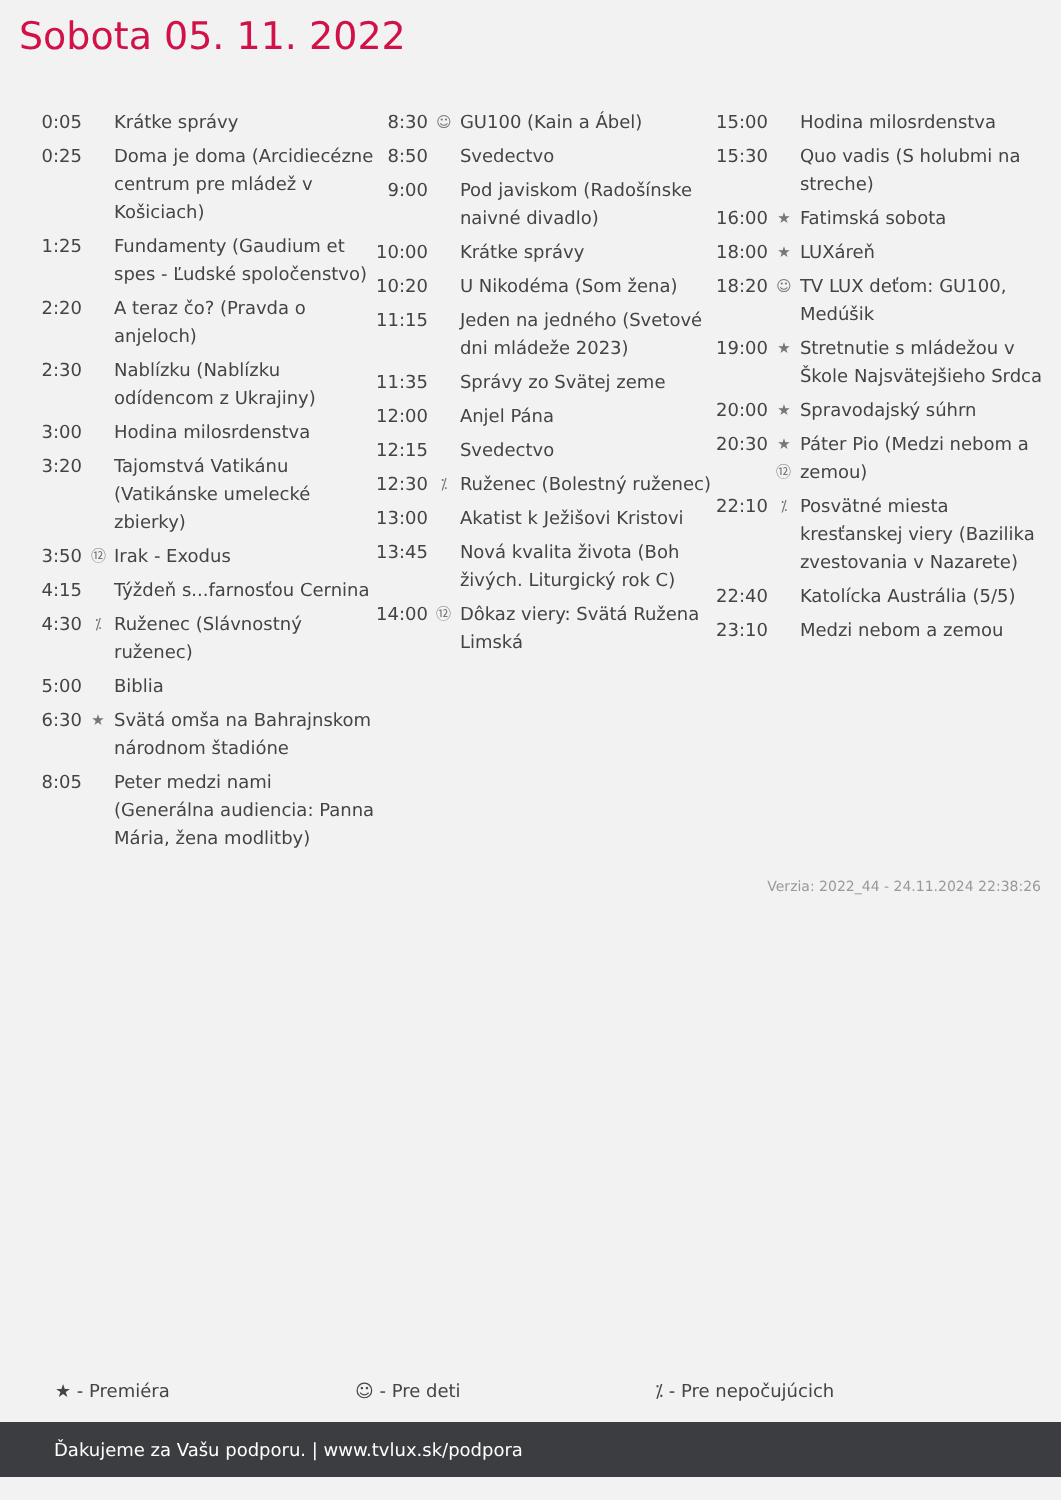Sobota 05. 11. 2022
| 0:05 | | Krátke správy |
| 0:25 | | Doma je doma (Arcidiecézne centrum pre mládež v Košiciach) |
| 1:25 | | Fundamenty (Gaudium et spes - Ľudské spoločenstvo) |
| 2:20 | | A teraz čo? (Pravda o anjeloch) |
| 2:30 | | Nablízku (Nablízku odídencom z Ukrajiny) |
| 3:00 | | Hodina milosrdenstva |
| 3:20 | | Tajomstvá Vatikánu (Vatikánske umelecké zbierky) |
| 3:50 | ⑫ | Irak - Exodus |
| 4:15 | | Týždeň s...farnosťou Cernina |
| 4:30 | ⁒ | Ruženec (Slávnostný ruženec) |
| 5:00 | | Biblia |
| 6:30 | ★ | Svätá omša na Bahrajnskom národnom štadióne |
| 8:05 | | Peter medzi nami (Generálna audiencia: Panna Mária, žena modlitby) |
| 8:30 | ☺ | GU100 (Kain a Ábel) |
| 8:50 | | Svedectvo |
| 9:00 | | Pod javiskom (Radošínske naivné divadlo) |
| 10:00 | | Krátke správy |
| 10:20 | | U Nikodéma (Som žena) |
| 11:15 | | Jeden na jedného (Svetové dni mládeže 2023) |
| 11:35 | | Správy zo Svätej zeme |
| 12:00 | | Anjel Pána |
| 12:15 | | Svedectvo |
| 12:30 | ⁒ | Ruženec (Bolestný ruženec) |
| 13:00 | | Akatist k Ježišovi Kristovi |
| 13:45 | | Nová kvalita života (Boh živých. Liturgický rok C) |
| 14:00 | ⑫ | Dôkaz viery: Svätá Ružena Limská |
| 15:00 | | Hodina milosrdenstva |
| 15:30 | | Quo vadis (S holubmi na streche) |
| 16:00 | ★ | Fatimská sobota |
| 18:00 | ★ | LUXáreň |
| 18:20 | ☺ | TV LUX deťom: GU100, Medúšik |
| 19:00 | ★ | Stretnutie s mládežou v Škole Najsvätejšieho Srdca |
| 20:00 | ★ | Spravodajský súhrn |
| 20:30 | ★ ⑫ | Páter Pio (Medzi nebom a zemou) |
| 22:10 | ⁒ | Posvätné miesta kresťanskej viery (Bazilika zvestovania v Nazarete) |
| 22:40 | | Katolícka Austrália (5/5) |
| 23:10 | | Medzi nebom a zemou |
Verzia: 2022_44 - 24.11.2024 22:38:26
★ - Premiéra ☺ - Pre deti ⁒ - Pre nepočujúcich
Ďakujeme za Vašu podporu. | www.tvlux.sk/podpora